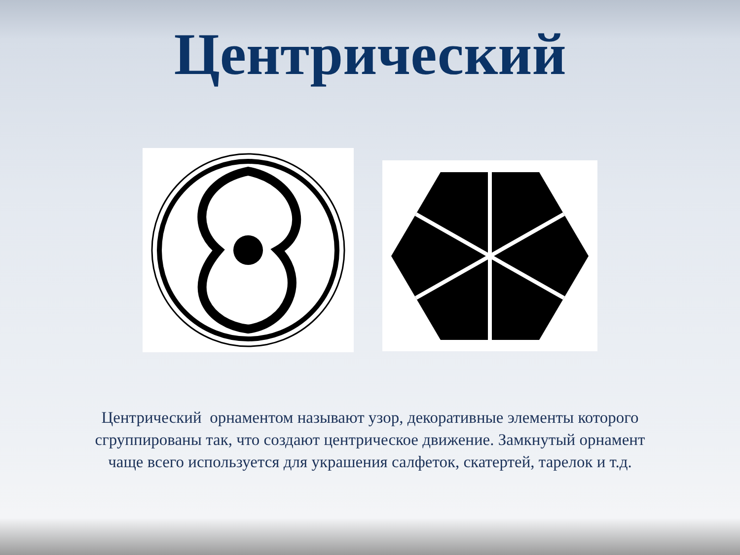Центрический
Центрический орнаментом называют узор, декоративные элементы которого сгруппированы так, что создают центрическое движение. Замкнутый орнамент чаще всего используется для украшения салфеток, скатертей, тарелок и т.д.